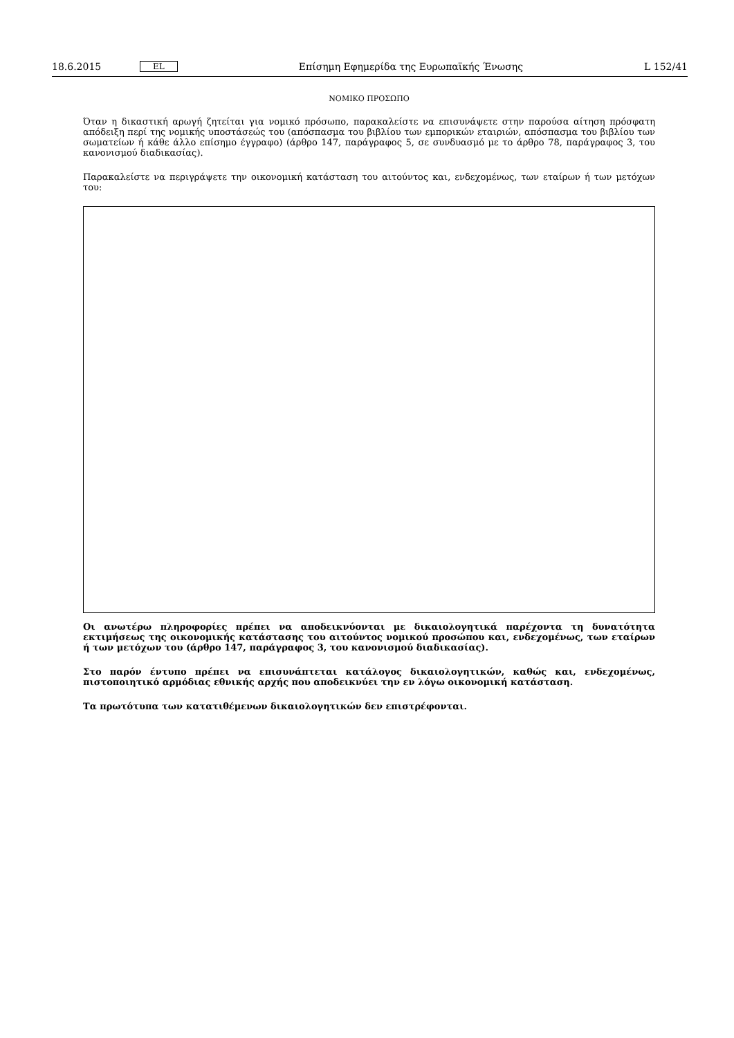18.6.2015 EL Επίσημη Εφημερίδα της Ευρωπαϊκής Ένωσης L 152/41
ΝΟΜΙΚΟ ΠΡΟΣΩΠΟ
Όταν η δικαστική αρωγή ζητείται για νομικό πρόσωπο, παρακαλείστε να επισυνάψετε στην παρούσα αίτηση πρόσφατη απόδειξη περί της νομικής υποστάσεώς του (απόσπασμα του βιβλίου των εμπορικών εταιριών, απόσπασμα του βιβλίου των σωματείων ή κάθε άλλο επίσημο έγγραφο) (άρθρο 147, παράγραφος 5, σε συνδυασμό με το άρθρο 78, παράγραφος 3, του κανονισμού διαδικασίας).
Παρακαλείστε να περιγράψετε την οικονομική κατάσταση του αιτούντος και, ενδεχομένως, των εταίρων ή των μετόχων του:
Οι ανωτέρω πληροφορίες πρέπει να αποδεικνύονται με δικαιολογητικά παρέχοντα τη δυνατότητα εκτιμήσεως της οικονομικής κατάστασης του αιτούντος νομικού προσώπου και, ενδεχομένως, των εταίρων ή των μετόχων του (άρθρο 147, παράγραφος 3, του κανονισμού διαδικασίας).
Στο παρόν έντυπο πρέπει να επισυνάπτεται κατάλογος δικαιολογητικών, καθώς και, ενδεχομένως, πιστοποιητικό αρμόδιας εθνικής αρχής που αποδεικνύει την εν λόγω οικονομική κατάσταση.
Τα πρωτότυπα των κατατιθέμενων δικαιολογητικών δεν επιστρέφονται.